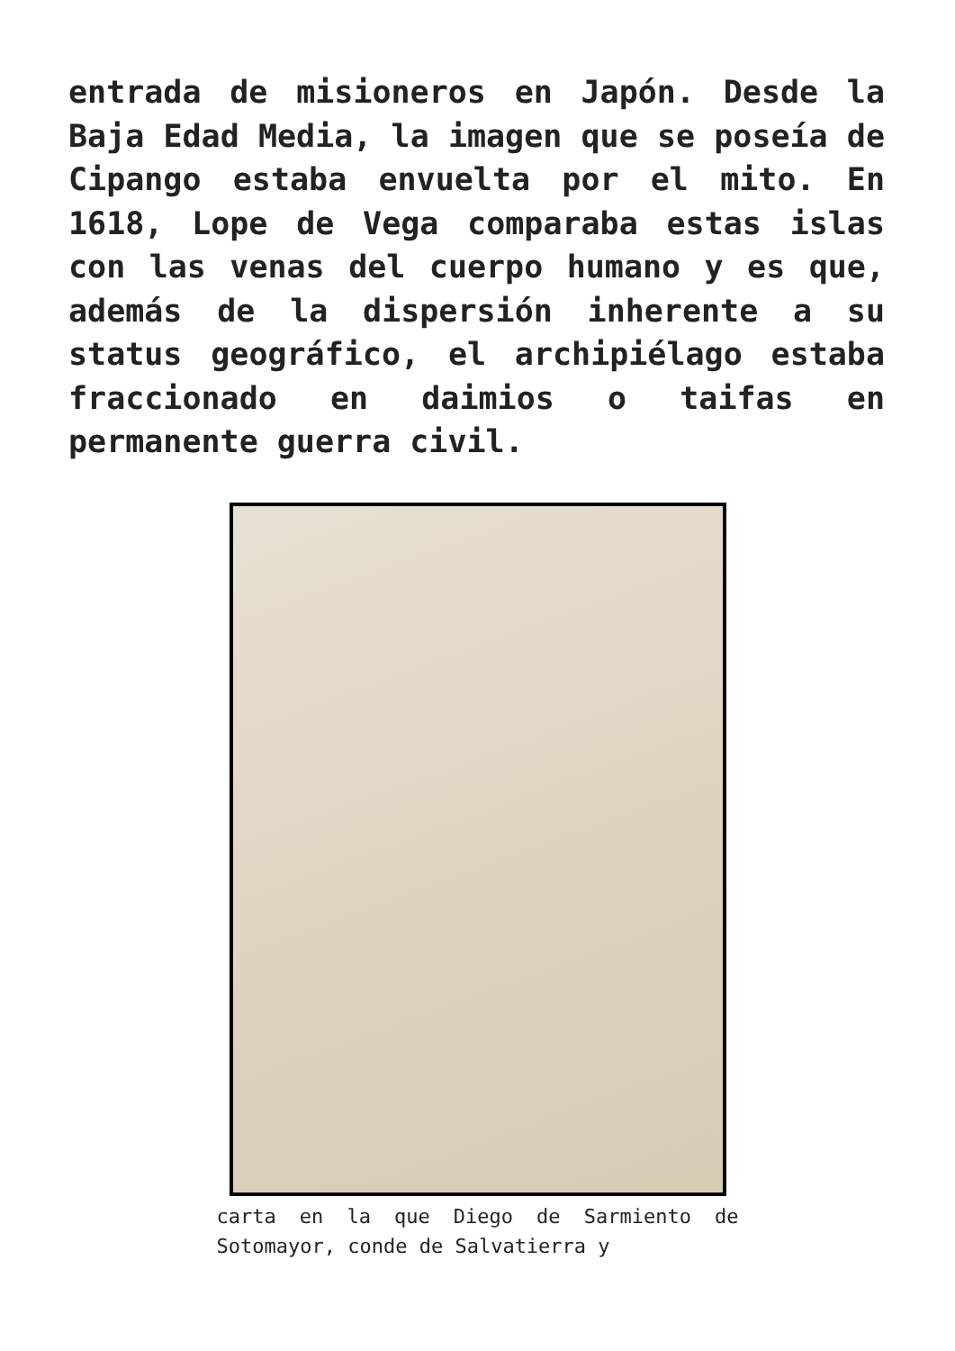entrada de misioneros en Japón. Desde la Baja Edad Media, la imagen que se poseía de Cipango estaba envuelta por el mito. En 1618, Lope de Vega comparaba estas islas con las venas del cuerpo humano y es que, además de la dispersión inherente a su status geográfico, el archipiélago estaba fraccionado en daimios o taifas en permanente guerra civil.
carta en la que Diego de Sarmiento de Sotomayor, conde de Salvatierra y